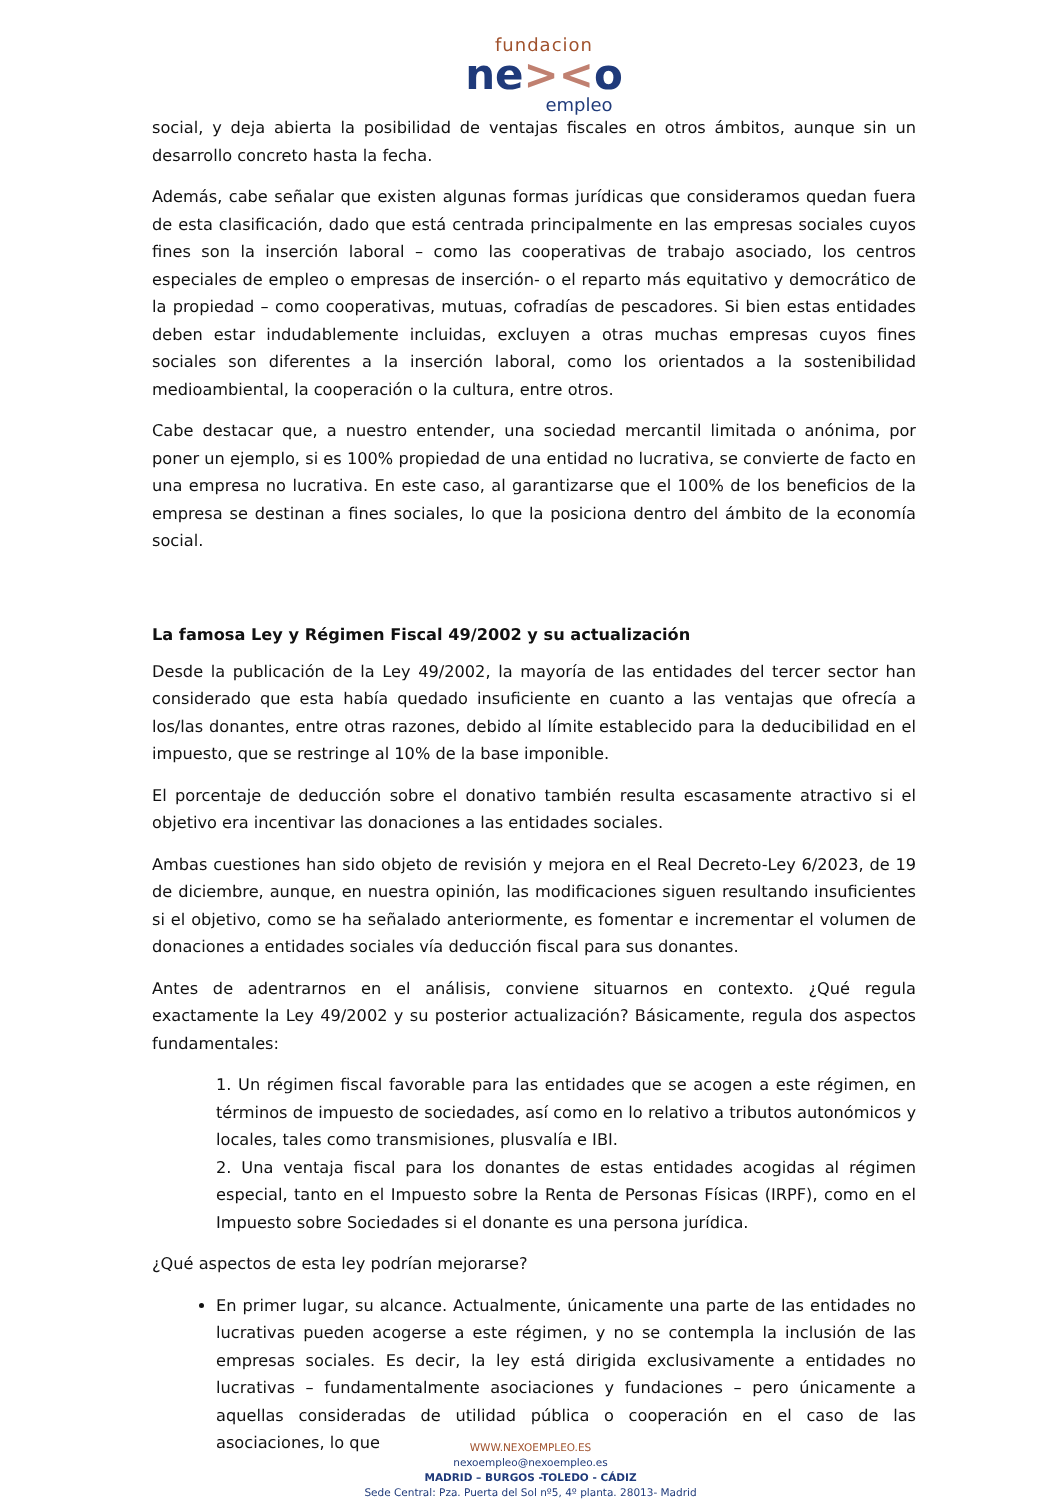fundacion
ne><o
empleo
social, y deja abierta la posibilidad de ventajas fiscales en otros ámbitos, aunque sin un desarrollo concreto hasta la fecha.
Además, cabe señalar que existen algunas formas jurídicas que consideramos quedan fuera de esta clasificación, dado que está centrada principalmente en las empresas sociales cuyos fines son la inserción laboral – como las cooperativas de trabajo asociado, los centros especiales de empleo o empresas de inserción- o el reparto más equitativo y democrático de la propiedad – como cooperativas, mutuas, cofradías de pescadores. Si bien estas entidades deben estar indudablemente incluidas, excluyen a otras muchas empresas cuyos fines sociales son diferentes a la inserción laboral, como los orientados a la sostenibilidad medioambiental, la cooperación o la cultura, entre otros.
Cabe destacar que, a nuestro entender, una sociedad mercantil limitada o anónima, por poner un ejemplo, si es 100% propiedad de una entidad no lucrativa, se convierte de facto en una empresa no lucrativa. En este caso, al garantizarse que el 100% de los beneficios de la empresa se destinan a fines sociales, lo que la posiciona dentro del ámbito de la economía social.
La famosa Ley y Régimen Fiscal 49/2002 y su actualización
Desde la publicación de la Ley 49/2002, la mayoría de las entidades del tercer sector han considerado que esta había quedado insuficiente en cuanto a las ventajas que ofrecía a los/las donantes, entre otras razones, debido al límite establecido para la deducibilidad en el impuesto, que se restringe al 10% de la base imponible.
El porcentaje de deducción sobre el donativo también resulta escasamente atractivo si el objetivo era incentivar las donaciones a las entidades sociales.
Ambas cuestiones han sido objeto de revisión y mejora en el Real Decreto-Ley 6/2023, de 19 de diciembre, aunque, en nuestra opinión, las modificaciones siguen resultando insuficientes si el objetivo, como se ha señalado anteriormente, es fomentar e incrementar el volumen de donaciones a entidades sociales vía deducción fiscal para sus donantes.
Antes de adentrarnos en el análisis, conviene situarnos en contexto. ¿Qué regula exactamente la Ley 49/2002 y su posterior actualización? Básicamente, regula dos aspectos fundamentales:
1. Un régimen fiscal favorable para las entidades que se acogen a este régimen, en términos de impuesto de sociedades, así como en lo relativo a tributos autonómicos y locales, tales como transmisiones, plusvalía e IBI.
2. Una ventaja fiscal para los donantes de estas entidades acogidas al régimen especial, tanto en el Impuesto sobre la Renta de Personas Físicas (IRPF), como en el Impuesto sobre Sociedades si el donante es una persona jurídica.
¿Qué aspectos de esta ley podrían mejorarse?
En primer lugar, su alcance. Actualmente, únicamente una parte de las entidades no lucrativas pueden acogerse a este régimen, y no se contempla la inclusión de las empresas sociales. Es decir, la ley está dirigida exclusivamente a entidades no lucrativas – fundamentalmente asociaciones y fundaciones – pero únicamente a aquellas consideradas de utilidad pública o cooperación en el caso de las asociaciones, lo que
WWW.NEXOEMPLEO.ES
nexoempleo@nexoempleo.es
MADRID – BURGOS -TOLEDO - CÁDIZ
Sede Central: Pza. Puerta del Sol nº5, 4º planta. 28013- Madrid